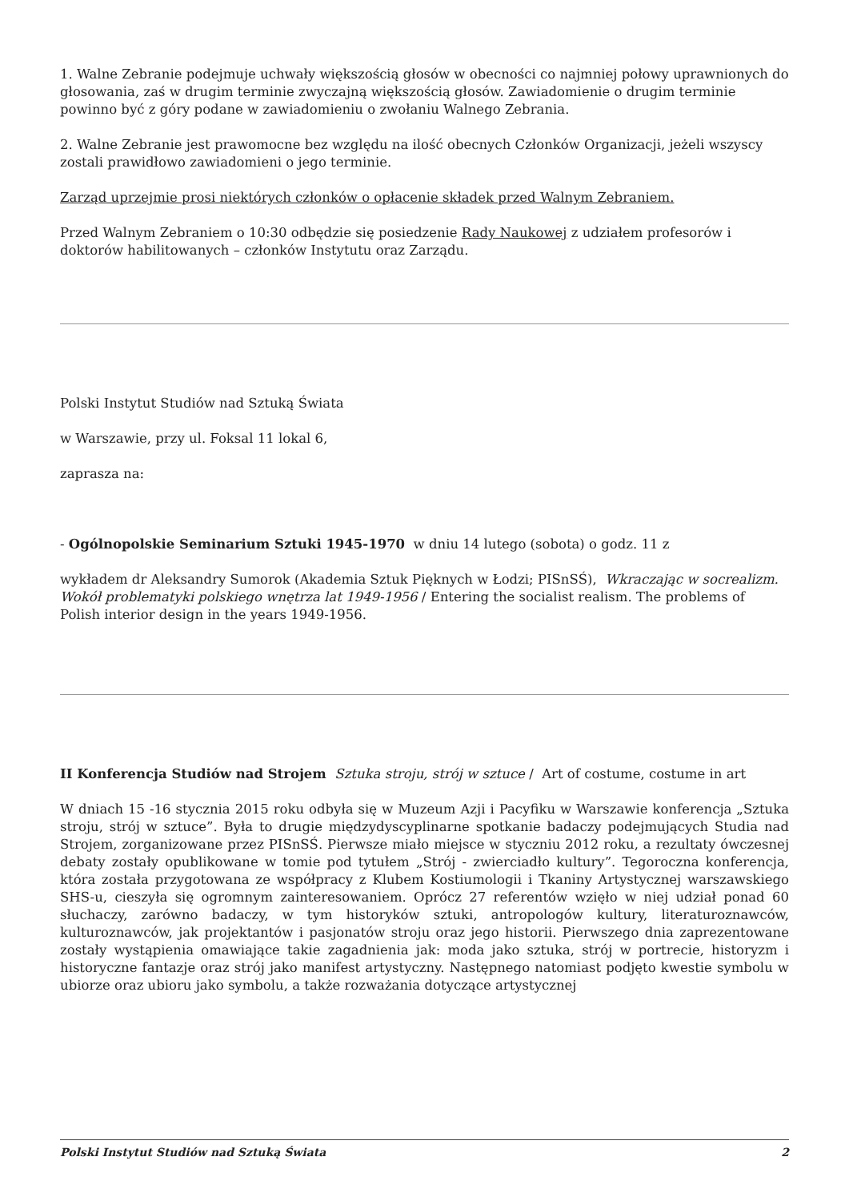1. Walne Zebranie podejmuje uchwały większością głosów w obecności co najmniej połowy uprawnionych do głosowania, zaś w drugim terminie zwyczajną większością głosów. Zawiadomienie o drugim terminie powinno być z góry podane w zawiadomieniu o zwołaniu Walnego Zebrania.
2. Walne Zebranie jest prawomocne bez względu na ilość obecnych Członków Organizacji, jeżeli wszyscy zostali prawidłowo zawiadomieni o jego terminie.
Zarząd uprzejmie prosi niektórych członków o opłacenie składek przed Walnym Zebraniem.
Przed Walnym Zebraniem o 10:30 odbędzie się posiedzenie Rady Naukowej z udziałem profesorów i doktorów habilitowanych – członków Instytutu oraz Zarządu.
Polski Instytut Studiów nad Sztuką Świata
w Warszawie, przy ul. Foksal 11 lokal 6,
zaprasza na:
- Ogólnopolskie Seminarium Sztuki 1945-1970 w dniu 14 lutego (sobota) o godz. 11 z
wykładem dr Aleksandry Sumorok (Akademia Sztuk Pięknych w Łodzi; PISnSŚ), Wkraczając w socrealizm. Wokół problematyki polskiego wnętrza lat 1949-1956 / Entering the socialist realism. The problems of Polish interior design in the years 1949-1956.
II Konferencja Studiów nad Strojem Sztuka stroju, strój w sztuce / Art of costume, costume in art
W dniach 15 -16 stycznia 2015 roku odbyła się w Muzeum Azji i Pacyfiku w Warszawie konferencja „Sztuka stroju, strój w sztuce”. Była to drugie międzydyscyplinarne spotkanie badaczy podejmujących Studia nad Strojem, zorganizowane przez PISnSŚ. Pierwsze miało miejsce w styczniu 2012 roku, a rezultaty ówczesnej debaty zostały opublikowane w tomie pod tytułem „Strój - zwierciadło kultury”. Tegoroczna konferencja, która została przygotowana ze współpracy z Klubem Kostiumologii i Tkaniny Artystycznej warszawskiego SHS-u, cieszyła się ogromnym zainteresowaniem. Oprócz 27 referentów wzięło w niej udział ponad 60 słuchaczy, zarówno badaczy, w tym historyków sztuki, antropologów kultury, literaturoznawców, kulturoznawców, jak projektantów i pasjonatów stroju oraz jego historii. Pierwszego dnia zaprezentowane zostały wystąpienia omawiające takie zagadnienia jak: moda jako sztuka, strój w portrecie, historyzm i historyczne fantazje oraz strój jako manifest artystyczny. Następnego natomiast podjęto kwestie symbolu w ubiorze oraz ubioru jako symbolu, a także rozważania dotyczące artystycznej
Polski Instytut Studiów nad Sztuką Świata 2